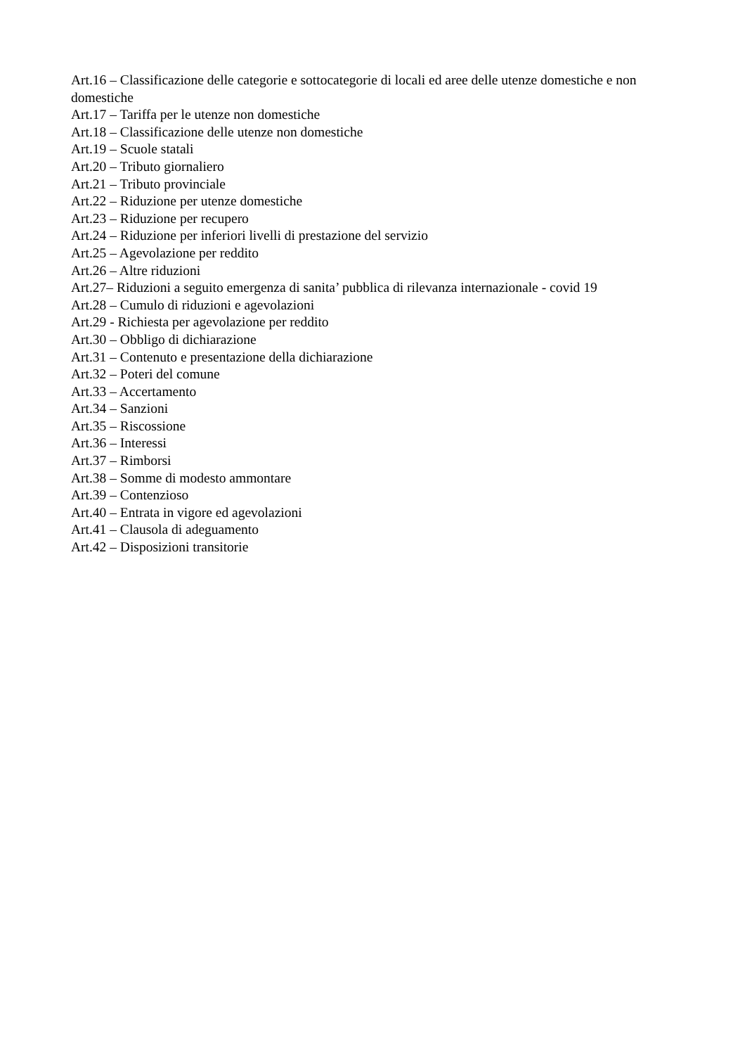Art.16 – Classificazione delle categorie e sottocategorie di locali ed aree delle utenze domestiche e non domestiche
Art.17 – Tariffa per le utenze non domestiche
Art.18 – Classificazione delle utenze non domestiche
Art.19 – Scuole statali
Art.20 – Tributo giornaliero
Art.21 – Tributo provinciale
Art.22 – Riduzione per utenze domestiche
Art.23 – Riduzione per recupero
Art.24 – Riduzione per inferiori livelli di prestazione del servizio
Art.25 – Agevolazione per reddito
Art.26 – Altre riduzioni
Art.27– Riduzioni a seguito emergenza di sanita’ pubblica di rilevanza internazionale - covid 19
Art.28 – Cumulo di riduzioni e agevolazioni
Art.29 - Richiesta per agevolazione per reddito
Art.30 – Obbligo di dichiarazione
Art.31 – Contenuto e presentazione della dichiarazione
Art.32 – Poteri del comune
Art.33 – Accertamento
Art.34 – Sanzioni
Art.35 – Riscossione
Art.36 – Interessi
Art.37 – Rimborsi
Art.38 – Somme di modesto ammontare
Art.39 – Contenzioso
Art.40 – Entrata in vigore ed agevolazioni
Art.41 – Clausola di adeguamento
Art.42 – Disposizioni transitorie